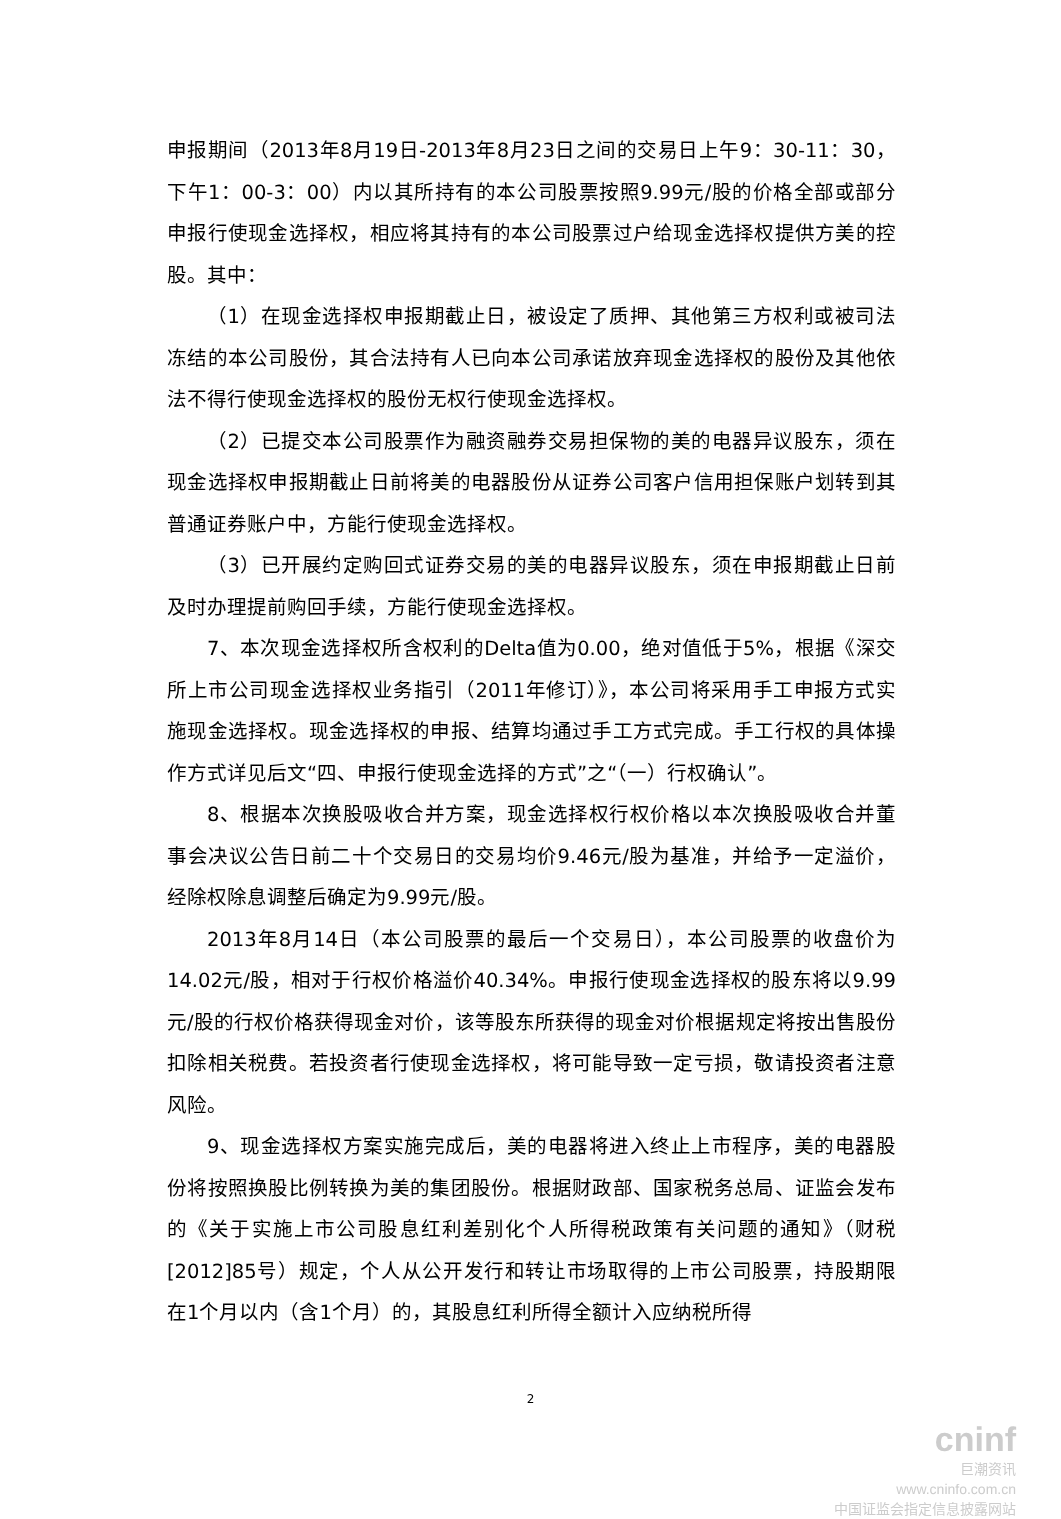申报期间（2013年8月19日-2013年8月23日之间的交易日上午9：30-11：30，下午1：00-3：00）内以其所持有的本公司股票按照9.99元/股的价格全部或部分申报行使现金选择权，相应将其持有的本公司股票过户给现金选择权提供方美的控股。其中：
（1）在现金选择权申报期截止日，被设定了质押、其他第三方权利或被司法冻结的本公司股份，其合法持有人已向本公司承诺放弃现金选择权的股份及其他依法不得行使现金选择权的股份无权行使现金选择权。
（2）已提交本公司股票作为融资融券交易担保物的美的电器异议股东，须在现金选择权申报期截止日前将美的电器股份从证券公司客户信用担保账户划转到其普通证券账户中，方能行使现金选择权。
（3）已开展约定购回式证券交易的美的电器异议股东，须在申报期截止日前及时办理提前购回手续，方能行使现金选择权。
7、本次现金选择权所含权利的Delta值为0.00，绝对值低于5%，根据《深交所上市公司现金选择权业务指引（2011年修订）》，本公司将采用手工申报方式实施现金选择权。现金选择权的申报、结算均通过手工方式完成。手工行权的具体操作方式详见后文“四、申报行使现金选择的方式”之“（一）行权确认”。
8、根据本次换股吸收合并方案，现金选择权行权价格以本次换股吸收合并董事会决议公告日前二十个交易日的交易均价9.46元/股为基准，并给予一定溢价，经除权除息调整后确定为9.99元/股。
2013年8月14日（本公司股票的最后一个交易日），本公司股票的收盘价为14.02元/股，相对于行权价格溢价40.34%。申报行使现金选择权的股东将以9.99元/股的行权价格获得现金对价，该等股东所获得的现金对价根据规定将按出售股份扣除相关税费。若投资者行使现金选择权，将可能导致一定亏损，敬请投资者注意风险。
9、现金选择权方案实施完成后，美的电器将进入终止上市程序，美的电器股份将按照换股比例转换为美的集团股份。根据财政部、国家税务总局、证监会发布的《关于实施上市公司股息红利差别化个人所得税政策有关问题的通知》（财税[2012]85号）规定，个人从公开发行和转让市场取得的上市公司股票，持股期限在1个月以内（含1个月）的，其股息红利所得全额计入应纳税所得
2
cninf
巨潮资讯
www.cninfo.com.cn
中国证监会指定信息披露网站